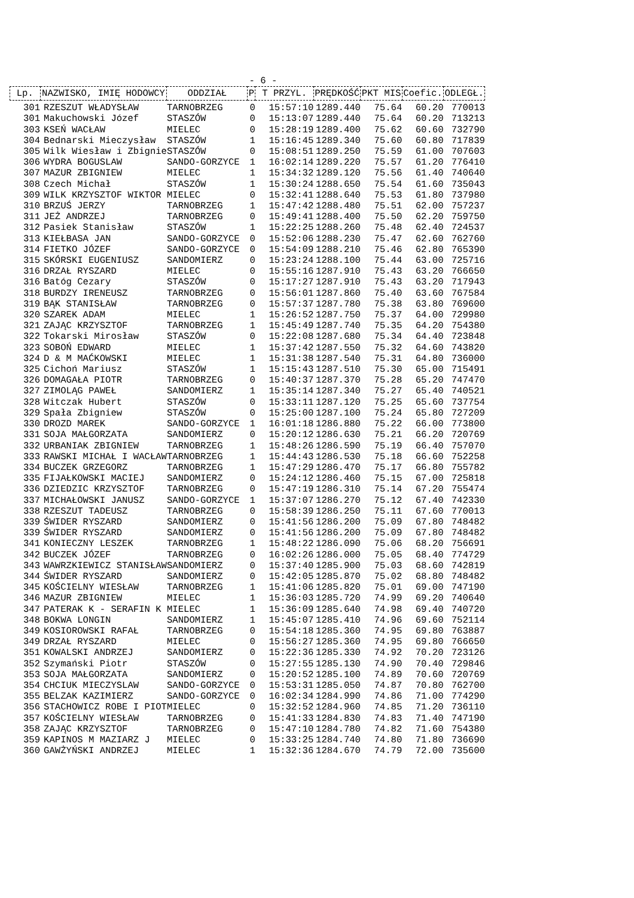- 6 -
| Lp. | NAZWISKO, IMIĘ HODOWCY | ODDZIAŁ | P | T PRZYL. | PRĘDKOŚĆ | PKT MIS | Coefic. | ODLEGŁ. |
| --- | --- | --- | --- | --- | --- | --- | --- | --- |
| 301 | RZESZUT WŁADYSŁAW | TARNOBRZEG | 0 | 15:57:10 | 1289.440 | 75.64 | 60.20 | 770013 |
| 301 | Makuchowski Józef | STASZÓW | 0 | 15:13:07 | 1289.440 | 75.64 | 60.20 | 713213 |
| 303 | KSEŃ WACŁAW | MIELEC | 0 | 15:28:19 | 1289.400 | 75.62 | 60.60 | 732790 |
| 304 | Bednarski Mieczysław | STASZÓW | 1 | 15:16:45 | 1289.340 | 75.60 | 60.80 | 717839 |
| 305 | Wilk Wiesław i Zbignie | STASZÓW | 0 | 15:08:51 | 1289.250 | 75.59 | 61.00 | 707603 |
| 306 | WYDRA BOGUSLAW | SANDO-GORZYCE | 1 | 16:02:14 | 1289.220 | 75.57 | 61.20 | 776410 |
| 307 | MAZUR ZBIGNIEW | MIELEC | 1 | 15:34:32 | 1289.120 | 75.56 | 61.40 | 740640 |
| 308 | Czech Michał | STASZÓW | 1 | 15:30:24 | 1288.650 | 75.54 | 61.60 | 735043 |
| 309 | WILK KRZYSZTOF WIKTOR | MIELEC | 0 | 15:32:41 | 1288.640 | 75.53 | 61.80 | 737980 |
| 310 | BRZUŚ JERZY | TARNOBRZEG | 1 | 15:47:42 | 1288.480 | 75.51 | 62.00 | 757237 |
| 311 | JEŻ ANDRZEJ | TARNOBRZEG | 0 | 15:49:41 | 1288.400 | 75.50 | 62.20 | 759750 |
| 312 | Pasiek Stanisław | STASZÓW | 1 | 15:22:25 | 1288.260 | 75.48 | 62.40 | 724537 |
| 313 | KIEŁBASA JAN | SANDO-GORZYCE | 0 | 15:52:06 | 1288.230 | 75.47 | 62.60 | 762760 |
| 314 | FIETKO JÓZEF | SANDO-GORZYCE | 0 | 15:54:09 | 1288.210 | 75.46 | 62.80 | 765390 |
| 315 | SKÓRSKI EUGENIUSZ | SANDOMIERZ | 0 | 15:23:24 | 1288.100 | 75.44 | 63.00 | 725716 |
| 316 | DRZAŁ RYSZARD | MIELEC | 0 | 15:55:16 | 1287.910 | 75.43 | 63.20 | 766650 |
| 316 | Batóg Cezary | STASZÓW | 0 | 15:17:27 | 1287.910 | 75.43 | 63.20 | 717943 |
| 318 | BURDZY IRENEUSZ | TARNOBRZEG | 0 | 15:56:01 | 1287.860 | 75.40 | 63.60 | 767584 |
| 319 | BĄK STANISŁAW | TARNOBRZEG | 0 | 15:57:37 | 1287.780 | 75.38 | 63.80 | 769600 |
| 320 | SZAREK ADAM | MIELEC | 1 | 15:26:52 | 1287.750 | 75.37 | 64.00 | 729980 |
| 321 | ZAJĄC KRZYSZTOF | TARNOBRZEG | 1 | 15:45:49 | 1287.740 | 75.35 | 64.20 | 754380 |
| 322 | Tokarski Mirosław | STASZÓW | 0 | 15:22:08 | 1287.680 | 75.34 | 64.40 | 723848 |
| 323 | SOBOŃ EDWARD | MIELEC | 1 | 15:37:42 | 1287.550 | 75.32 | 64.60 | 743820 |
| 324 | D & M MAĆKOWSKI | MIELEC | 1 | 15:31:38 | 1287.540 | 75.31 | 64.80 | 736000 |
| 325 | Cichoń Mariusz | STASZÓW | 1 | 15:15:43 | 1287.510 | 75.30 | 65.00 | 715491 |
| 326 | DOMAGAŁA PIOTR | TARNOBRZEG | 0 | 15:40:37 | 1287.370 | 75.28 | 65.20 | 747470 |
| 327 | ZIMOLĄG PAWEŁ | SANDOMIERZ | 1 | 15:35:14 | 1287.340 | 75.27 | 65.40 | 740521 |
| 328 | Witczak Hubert | STASZÓW | 0 | 15:33:11 | 1287.120 | 75.25 | 65.60 | 737754 |
| 329 | Spała Zbigniew | STASZÓW | 0 | 15:25:00 | 1287.100 | 75.24 | 65.80 | 727209 |
| 330 | DROZD MAREK | SANDO-GORZYCE | 1 | 16:01:18 | 1286.880 | 75.22 | 66.00 | 773800 |
| 331 | SOJA MAŁGORZATA | SANDOMIERZ | 0 | 15:20:12 | 1286.630 | 75.21 | 66.20 | 720769 |
| 332 | URBANIAK ZBIGNIEW | TARNOBRZEG | 1 | 15:48:26 | 1286.590 | 75.19 | 66.40 | 757070 |
| 333 | RAWSKI MICHAŁ I WACŁAW | TARNOBRZEG | 1 | 15:44:43 | 1286.530 | 75.18 | 66.60 | 752258 |
| 334 | BUCZEK GRZEGORZ | TARNOBRZEG | 1 | 15:47:29 | 1286.470 | 75.17 | 66.80 | 755782 |
| 335 | FIJAŁKOWSKI MACIEJ | SANDOMIERZ | 0 | 15:24:12 | 1286.460 | 75.15 | 67.00 | 725818 |
| 336 | DZIEDZIC KRZYSZTOF | TARNOBRZEG | 0 | 15:47:19 | 1286.310 | 75.14 | 67.20 | 755474 |
| 337 | MICHAŁOWSKI JANUSZ | SANDO-GORZYCE | 1 | 15:37:07 | 1286.270 | 75.12 | 67.40 | 742330 |
| 338 | RZESZUT TADEUSZ | TARNOBRZEG | 0 | 15:58:39 | 1286.250 | 75.11 | 67.60 | 770013 |
| 339 | ŚWIDER RYSZARD | SANDOMIERZ | 0 | 15:41:56 | 1286.200 | 75.09 | 67.80 | 748482 |
| 339 | ŚWIDER RYSZARD | SANDOMIERZ | 0 | 15:41:56 | 1286.200 | 75.09 | 67.80 | 748482 |
| 341 | KONIECZNY LESZEK | TARNOBRZEG | 1 | 15:48:22 | 1286.090 | 75.06 | 68.20 | 756691 |
| 342 | BUCZEK JÓZEF | TARNOBRZEG | 0 | 16:02:26 | 1286.000 | 75.05 | 68.40 | 774729 |
| 343 | WAWRZKIEWICZ STANISŁAW | SANDOMIERZ | 0 | 15:37:40 | 1285.900 | 75.03 | 68.60 | 742819 |
| 344 | ŚWIDER RYSZARD | SANDOMIERZ | 0 | 15:42:05 | 1285.870 | 75.02 | 68.80 | 748482 |
| 345 | KOŚCIELNY WIESŁAW | TARNOBRZEG | 1 | 15:41:06 | 1285.820 | 75.01 | 69.00 | 747190 |
| 346 | MAZUR ZBIGNIEW | MIELEC | 1 | 15:36:03 | 1285.720 | 74.99 | 69.20 | 740640 |
| 347 | PATERAK K - SERAFIN K | MIELEC | 1 | 15:36:09 | 1285.640 | 74.98 | 69.40 | 740720 |
| 348 | BOKWA LONGIN | SANDOMIERZ | 1 | 15:45:07 | 1285.410 | 74.96 | 69.60 | 752114 |
| 349 | KOSIOROWSKI RAFAŁ | TARNOBRZEG | 0 | 15:54:18 | 1285.360 | 74.95 | 69.80 | 763887 |
| 349 | DRZAŁ RYSZARD | MIELEC | 0 | 15:56:27 | 1285.360 | 74.95 | 69.80 | 766650 |
| 351 | KOWALSKI ANDRZEJ | SANDOMIERZ | 0 | 15:22:36 | 1285.330 | 74.92 | 70.20 | 723126 |
| 352 | Szymański Piotr | STASZÓW | 0 | 15:27:55 | 1285.130 | 74.90 | 70.40 | 729846 |
| 353 | SOJA MAŁGORZATA | SANDOMIERZ | 0 | 15:20:52 | 1285.100 | 74.89 | 70.60 | 720769 |
| 354 | CHCIUK MIECZYSLAW | SANDO-GORZYCE | 0 | 15:53:31 | 1285.050 | 74.87 | 70.80 | 762700 |
| 355 | BELZAK KAZIMIERZ | SANDO-GORZYCE | 0 | 16:02:34 | 1284.990 | 74.86 | 71.00 | 774290 |
| 356 | STACHOWICZ ROBE I PIOT | MIELEC | 0 | 15:32:52 | 1284.960 | 74.85 | 71.20 | 736110 |
| 357 | KOŚCIELNY WIESŁAW | TARNOBRZEG | 0 | 15:41:33 | 1284.830 | 74.83 | 71.40 | 747190 |
| 358 | ZAJĄC KRZYSZTOF | TARNOBRZEG | 0 | 15:47:10 | 1284.780 | 74.82 | 71.60 | 754380 |
| 359 | KAPINOS M MAZIARZ J | MIELEC | 0 | 15:33:25 | 1284.740 | 74.80 | 71.80 | 736690 |
| 360 | GAWŻYŃSKI ANDRZEJ | MIELEC | 1 | 15:32:36 | 1284.670 | 74.79 | 72.00 | 735600 |